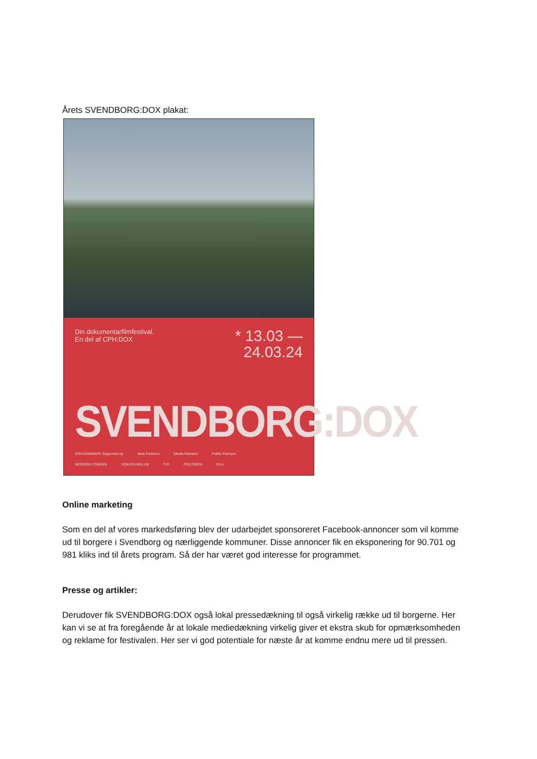Årets SVENDBORG:DOX plakat:
Din dokumentarfilmfestival.
En del af CPH:DOX
* 13.03 —
24.03.24
SVENDBORG:DOX
DOX:DANMARK Supported by Main Partners Media Partners Public Partners
NORDISK FONDEN DOKUFILMKLUB TV2 POLITIKEN FILA
Online marketing
Som en del af vores markedsføring blev der udarbejdet sponsoreret Facebook-annoncer som vil komme ud til borgere i Svendborg og nærliggende kommuner. Disse annoncer fik en eksponering for 90.701 og 981 kliks ind til årets program. Så der har været god interesse for programmet.
Presse og artikler:
Derudover fik SVENDBORG:DOX også lokal pressedækning til også virkelig række ud til borgerne. Her kan vi se at fra foregående år at lokale mediedækning virkelig giver et ekstra skub for opmærksomheden og reklame for festivalen. Her ser vi god potentiale for næste år at komme endnu mere ud til pressen.